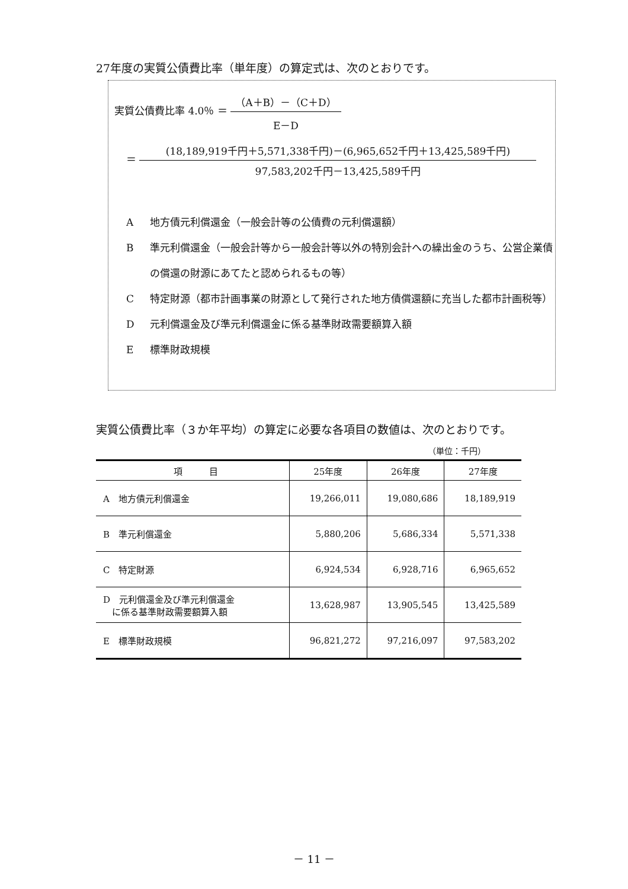27年度の実質公債費比率（単年度）の算定式は、次のとおりです。
実質公債費比率 4.0％ ＝
（A＋B）－（C＋D）
E－D
＝
(18,189,919千円＋5,571,338千円)－(6,965,652千円＋13,425,589千円)
97,583,202千円－13,425,589千円
A地方債元利償還金（一般会計等の公債費の元利償還額）
B準元利償還金（一般会計等から一般会計等以外の特別会計への繰出金のうち、公営企業債の償還の財源にあてたと認められるもの等）
C特定財源（都市計画事業の財源として発行された地方債償還額に充当した都市計画税等）
D元利償還金及び準元利償還金に係る基準財政需要額算入額
E標準財政規模
実質公債費比率（３か年平均）の算定に必要な各項目の数値は、次のとおりです。
（単位：千円）
| 項 目 | 25年度 | 26年度 | 27年度 |
| --- | --- | --- | --- |
| A 地方債元利償還金 | 19,266,011 | 19,080,686 | 18,189,919 |
| B 準元利償還金 | 5,880,206 | 5,686,334 | 5,571,338 |
| C 特定財源 | 6,924,534 | 6,928,716 | 6,965,652 |
| D 元利償還金及び準元利償還金 に係る基準財政需要額算入額 | 13,628,987 | 13,905,545 | 13,425,589 |
| E 標準財政規模 | 96,821,272 | 97,216,097 | 97,583,202 |
－ 11 －